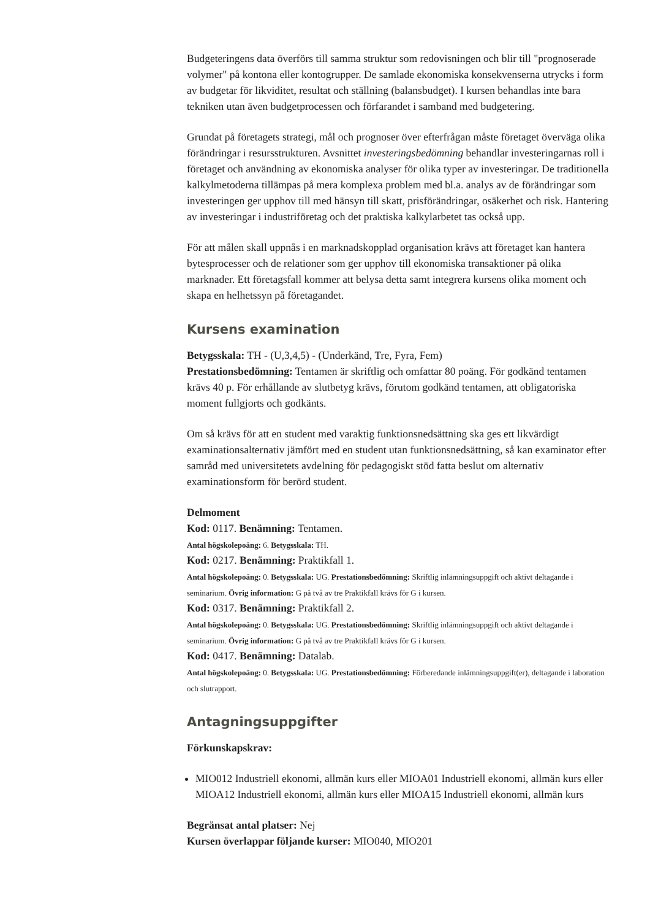Budgeteringens data överförs till samma struktur som redovisningen och blir till "prognoserade volymer" på kontona eller kontogrupper. De samlade ekonomiska konsekvenserna utrycks i form av budgetar för likviditet, resultat och ställning (balansbudget). I kursen behandlas inte bara tekniken utan även budgetprocessen och förfarandet i samband med budgetering.
Grundat på företagets strategi, mål och prognoser över efterfrågan måste företaget överväga olika förändringar i resursstrukturen. Avsnittet investeringsbedömning behandlar investeringarnas roll i företaget och användning av ekonomiska analyser för olika typer av investeringar. De traditionella kalkylmetoderna tillämpas på mera komplexa problem med bl.a. analys av de förändringar som investeringen ger upphov till med hänsyn till skatt, prisförändringar, osäkerhet och risk. Hantering av investeringar i industriföretag och det praktiska kalkylarbetet tas också upp.
För att målen skall uppnås i en marknadskopplad organisation krävs att företaget kan hantera bytesprocesser och de relationer som ger upphov till ekonomiska transaktioner på olika marknader. Ett företagsfall kommer att belysa detta samt integrera kursens olika moment och skapa en helhetssyn på företagandet.
Kursens examination
Betygsskala: TH - (U,3,4,5) - (Underkänd, Tre, Fyra, Fem)
Prestationsbedömning: Tentamen är skriftlig och omfattar 80 poäng. För godkänd tentamen krävs 40 p. För erhållande av slutbetyg krävs, förutom godkänd tentamen, att obligatoriska moment fullgjorts och godkänts.
Om så krävs för att en student med varaktig funktionsnedsättning ska ges ett likvärdigt examinationsalternativ jämfört med en student utan funktionsnedsättning, så kan examinator efter samråd med universitetets avdelning för pedagogiskt stöd fatta beslut om alternativ examinationsform för berörd student.
Delmoment
Kod: 0117. Benämning: Tentamen.
Antal högskolepoäng: 6. Betygsskala: TH.
Kod: 0217. Benämning: Praktikfall 1.
Antal högskolepoäng: 0. Betygsskala: UG. Prestationsbedömning: Skriftlig inlämningsuppgift och aktivt deltagande i seminarium. Övrig information: G på två av tre Praktikfall krävs för G i kursen.
Kod: 0317. Benämning: Praktikfall 2.
Antal högskolepoäng: 0. Betygsskala: UG. Prestationsbedömning: Skriftlig inlämningsuppgift och aktivt deltagande i seminarium. Övrig information: G på två av tre Praktikfall krävs för G i kursen.
Kod: 0417. Benämning: Datalab.
Antal högskolepoäng: 0. Betygsskala: UG. Prestationsbedömning: Förberedande inlämningsuppgift(er), deltagande i laboration och slutrapport.
Antagningsuppgifter
Förkunskapskrav:
MIO012 Industriell ekonomi, allmän kurs eller MIOA01 Industriell ekonomi, allmän kurs eller MIOA12 Industriell ekonomi, allmän kurs eller MIOA15 Industriell ekonomi, allmän kurs
Begränsat antal platser: Nej
Kursen överlappar följande kurser: MIO040, MIO201